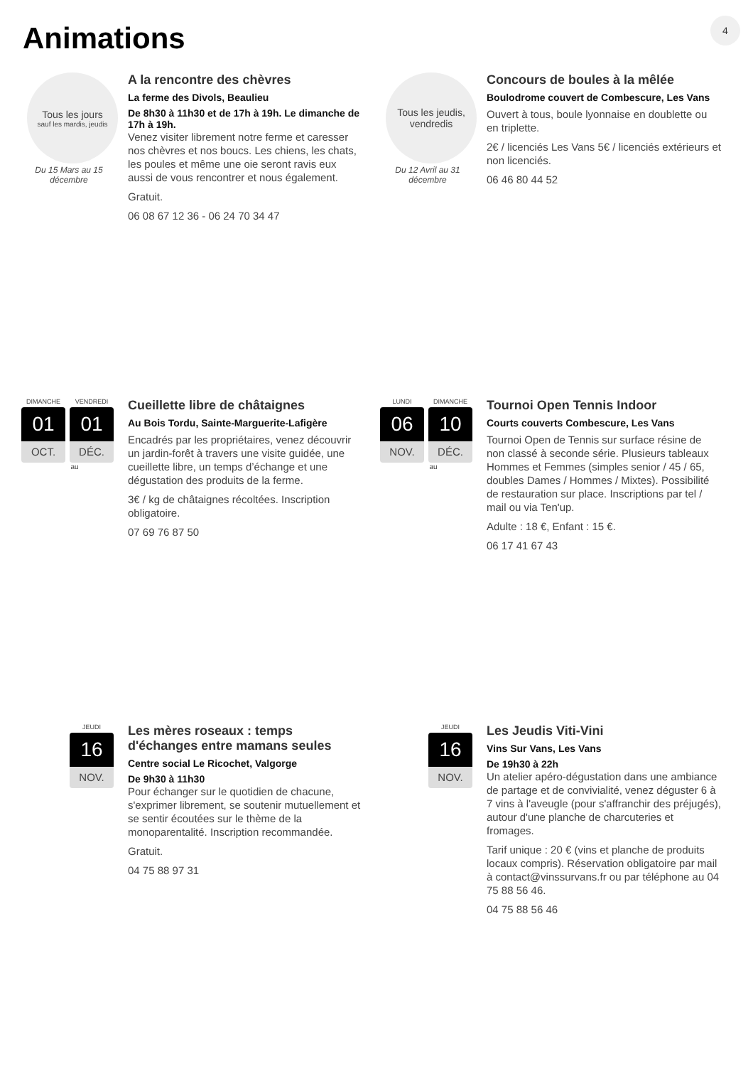Animations 4
Tous les jours
sauf les mardis, jeudis
Du 15 Mars au 15 décembre
A la rencontre des chèvres
La ferme des Divols, Beaulieu
De 8h30 à 11h30 et de 17h à 19h. Le dimanche de 17h à 19h.
Venez visiter librement notre ferme et caresser nos chèvres et nos boucs. Les chiens, les chats, les poules et même une oie seront ravis eux aussi de vous rencontrer et nous également.
Gratuit.
06 08 67 12 36 - 06 24 70 34 47
Tous les jeudis, vendredis
Du 12 Avril au 31 décembre
Concours de boules à la mêlée
Boulodrome couvert de Combescure, Les Vans
Ouvert à tous, boule lyonnaise en doublette ou en triplette.
2€ / licenciés Les Vans 5€ / licenciés extérieurs et non licenciés.
06 46 80 44 52
DIMANCHE
01
OCT.
VENDREDI
01
DÉC.
au
Cueillette libre de châtaignes
Au Bois Tordu, Sainte-Marguerite-Lafigère
Encadrés par les propriétaires, venez découvrir un jardin-forêt à travers une visite guidée, une cueillette libre, un temps d’échange et une dégustation des produits de la ferme.
3€ / kg de châtaignes récoltées. Inscription obligatoire.
07 69 76 87 50
LUNDI
06
NOV.
DIMANCHE
10
DÉC.
au
Tournoi Open Tennis Indoor
Courts couverts Combescure, Les Vans
Tournoi Open de Tennis sur surface résine de non classé à seconde série. Plusieurs tableaux Hommes et Femmes (simples senior / 45 / 65, doubles Dames / Hommes / Mixtes). Possibilité de restauration sur place. Inscriptions par tel / mail ou via Ten'up.
Adulte : 18 €, Enfant : 15 €.
06 17 41 67 43
JEUDI
16
NOV.
Les mères roseaux : temps d'échanges entre mamans seules
Centre social Le Ricochet, Valgorge
De 9h30 à 11h30
Pour échanger sur le quotidien de chacune, s'exprimer librement, se soutenir mutuellement et se sentir écoutées sur le thème de la monoparentalité. Inscription recommandée.
Gratuit.
04 75 88 97 31
JEUDI
16
NOV.
Les Jeudis Viti-Vini
Vins Sur Vans, Les Vans
De 19h30 à 22h
Un atelier apéro-dégustation dans une ambiance de partage et de convivialité, venez déguster 6 à 7 vins à l'aveugle (pour s'affranchir des préjugés), autour d'une planche de charcuteries et fromages.
Tarif unique : 20 € (vins et planche de produits locaux compris). Réservation obligatoire par mail à contact@vinssurvans.fr ou par téléphone au 04 75 88 56 46.
04 75 88 56 46